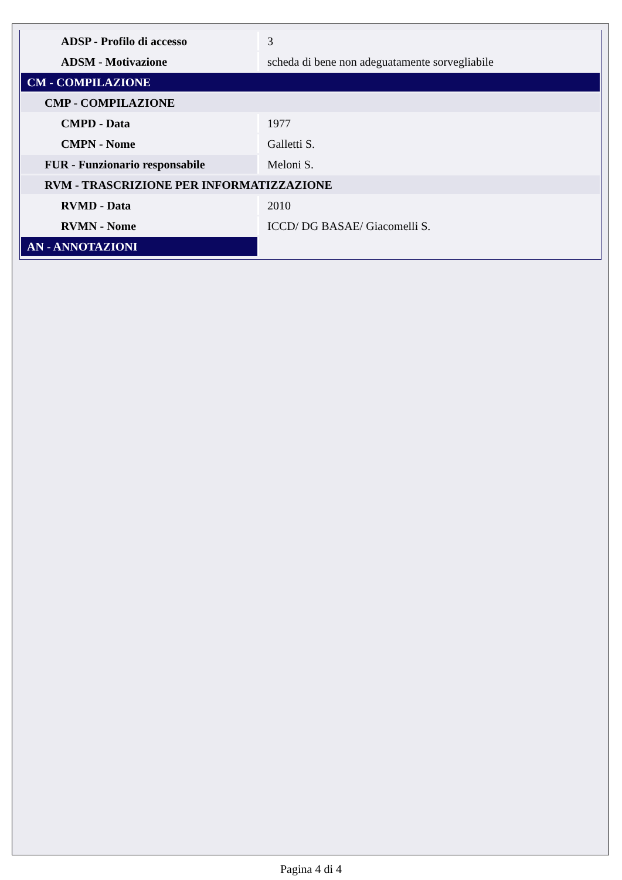| ADSP - Profilo di accesso | 3 |
| ADSM - Motivazione | scheda di bene non adeguatamente sorvegliabile |
| CM - COMPILAZIONE | |
| CMP - COMPILAZIONE | |
| CMPD - Data | 1977 |
| CMPN - Nome | Galletti S. |
| FUR - Funzionario responsabile | Meloni S. |
| RVM - TRASCRIZIONE PER INFORMATIZZAZIONE | |
| RVMD - Data | 2010 |
| RVMN - Nome | ICCD/ DG BASAE/ Giacomelli S. |
| AN - ANNOTAZIONI | |
Pagina 4 di 4